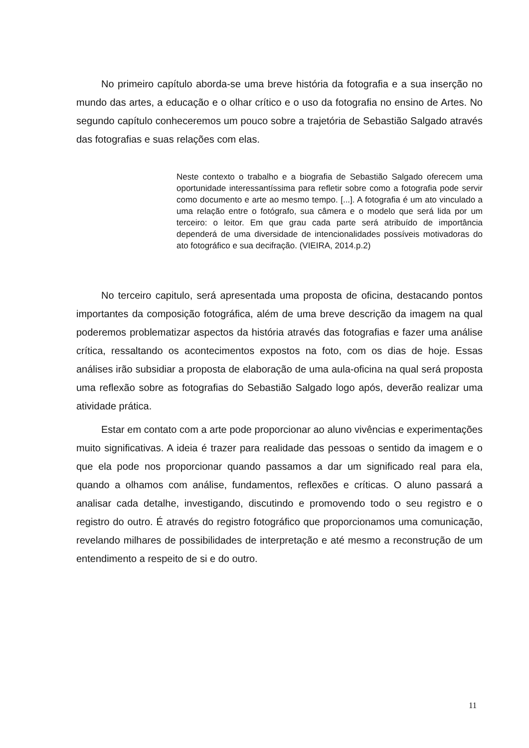No primeiro capítulo aborda-se uma breve história da fotografia e a sua inserção no mundo das artes, a educação e o olhar crítico e o uso da fotografia no ensino de Artes. No segundo capítulo conheceremos um pouco sobre a trajetória de Sebastião Salgado através das fotografias e suas relações com elas.
Neste contexto o trabalho e a biografia de Sebastião Salgado oferecem uma oportunidade interessantíssima para refletir sobre como a fotografia pode servir como documento e arte ao mesmo tempo. [...]. A fotografia é um ato vinculado a uma relação entre o fotógrafo, sua câmera e o modelo que será lida por um terceiro: o leitor. Em que grau cada parte será atribuído de importância dependerá de uma diversidade de intencionalidades possíveis motivadoras do ato fotográfico e sua decifração. (VIEIRA, 2014.p.2)
No terceiro capitulo, será apresentada uma proposta de oficina, destacando pontos importantes da composição fotográfica, além de uma breve descrição da imagem na qual poderemos problematizar aspectos da história através das fotografias e fazer uma análise crítica, ressaltando os acontecimentos expostos na foto, com os dias de hoje. Essas análises irão subsidiar a proposta de elaboração de uma aula-oficina na qual será proposta uma reflexão sobre as fotografias do Sebastião Salgado logo após, deverão realizar uma atividade prática.
Estar em contato com a arte pode proporcionar ao aluno vivências e experimentações muito significativas. A ideia é trazer para realidade das pessoas o sentido da imagem e o que ela pode nos proporcionar quando passamos a dar um significado real para ela, quando a olhamos com análise, fundamentos, reflexões e críticas. O aluno passará a analisar cada detalhe, investigando, discutindo e promovendo todo o seu registro e o registro do outro. É através do registro fotográfico que proporcionamos uma comunicação, revelando milhares de possibilidades de interpretação e até mesmo a reconstrução de um entendimento a respeito de si e do outro.
11